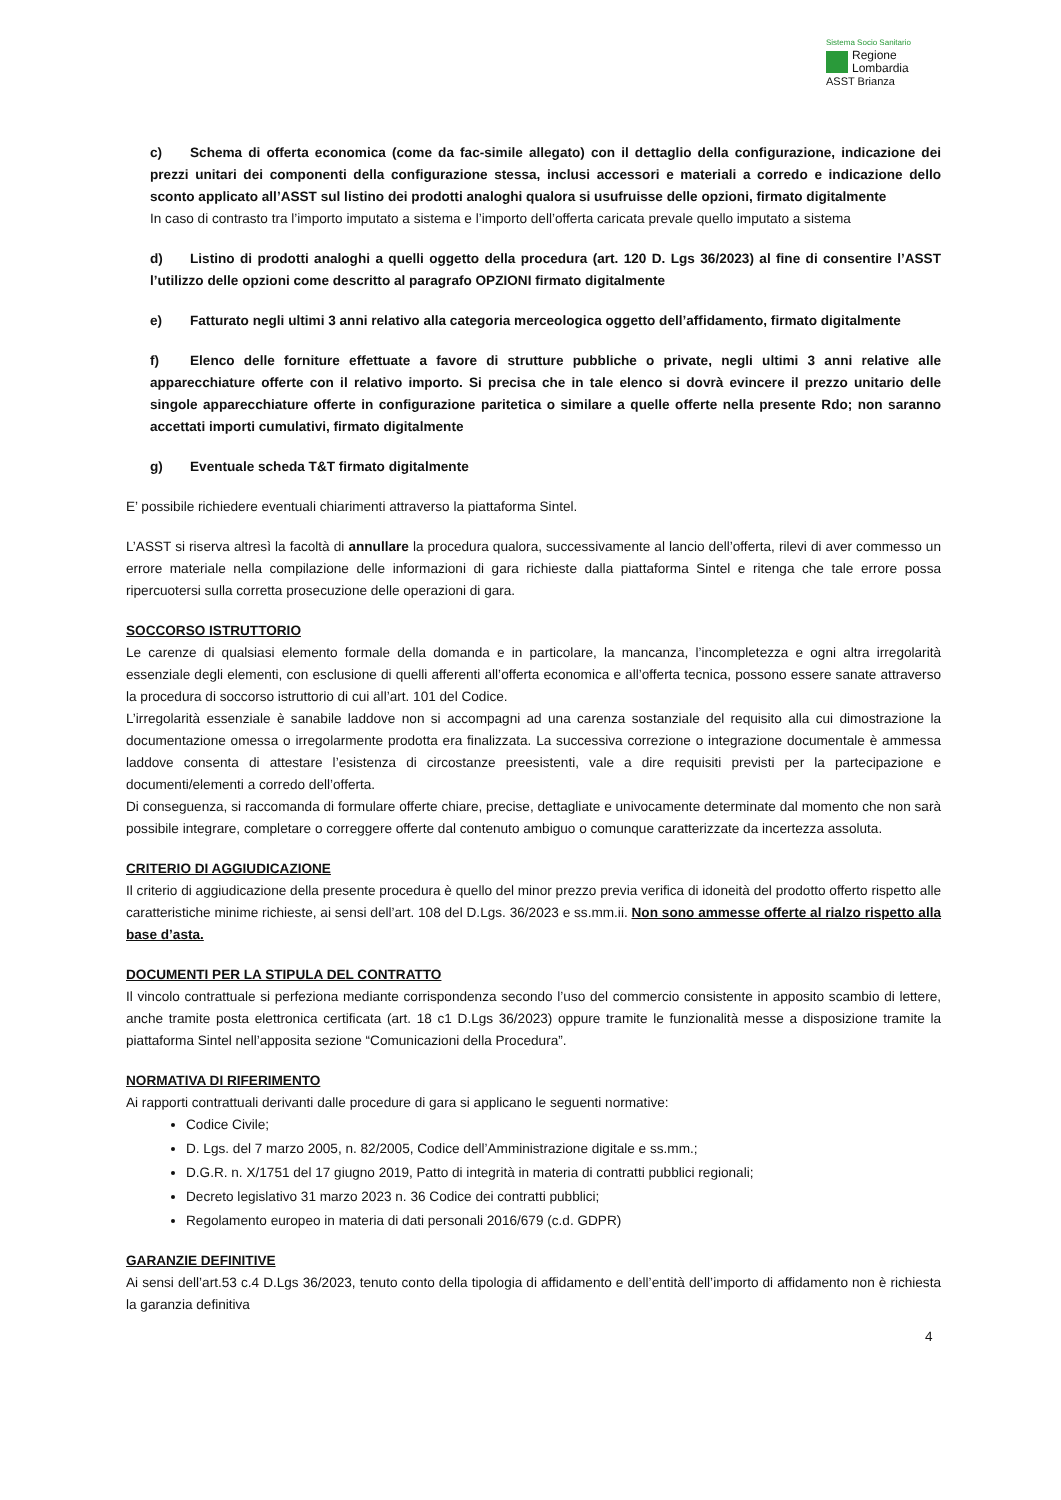Sistema Socio Sanitario
Regione
Lombardia
ASST Brianza
c) Schema di offerta economica (come da fac-simile allegato) con il dettaglio della configurazione, indicazione dei prezzi unitari dei componenti della configurazione stessa, inclusi accessori e materiali a corredo e indicazione dello sconto applicato all’ASST sul listino dei prodotti analoghi qualora si usufruisse delle opzioni, firmato digitalmente
In caso di contrasto tra l’importo imputato a sistema e l’importo dell’offerta caricata prevale quello imputato a sistema
d) Listino di prodotti analoghi a quelli oggetto della procedura (art. 120 D. Lgs 36/2023) al fine di consentire l’ASST l’utilizzo delle opzioni come descritto al paragrafo OPZIONI firmato digitalmente
e) Fatturato negli ultimi 3 anni relativo alla categoria merceologica oggetto dell’affidamento, firmato digitalmente
f) Elenco delle forniture effettuate a favore di strutture pubbliche o private, negli ultimi 3 anni relative alle apparecchiature offerte con il relativo importo. Si precisa che in tale elenco si dovrà evincere il prezzo unitario delle singole apparecchiature offerte in configurazione paritetica o similare a quelle offerte nella presente Rdo; non saranno accettati importi cumulativi, firmato digitalmente
g) Eventuale scheda T&T firmato digitalmente
E’ possibile richiedere eventuali chiarimenti attraverso la piattaforma Sintel.
L’ASST si riserva altresì la facoltà di annullare la procedura qualora, successivamente al lancio dell’offerta, rilevi di aver commesso un errore materiale nella compilazione delle informazioni di gara richieste dalla piattaforma Sintel e ritenga che tale errore possa ripercuotersi sulla corretta prosecuzione delle operazioni di gara.
SOCCORSO ISTRUTTORIO
Le carenze di qualsiasi elemento formale della domanda e in particolare, la mancanza, l’incompletezza e ogni altra irregolarità essenziale degli elementi, con esclusione di quelli afferenti all’offerta economica e all’offerta tecnica, possono essere sanate attraverso la procedura di soccorso istruttorio di cui all’art. 101 del Codice.
L’irregolarità essenziale è sanabile laddove non si accompagni ad una carenza sostanziale del requisito alla cui dimostrazione la documentazione omessa o irregolarmente prodotta era finalizzata. La successiva correzione o integrazione documentale è ammessa laddove consenta di attestare l’esistenza di circostanze preesistenti, vale a dire requisiti previsti per la partecipazione e documenti/elementi a corredo dell’offerta.
Di conseguenza, si raccomanda di formulare offerte chiare, precise, dettagliate e univocamente determinate dal momento che non sarà possibile integrare, completare o correggere offerte dal contenuto ambiguo o comunque caratterizzate da incertezza assoluta.
CRITERIO DI AGGIUDICAZIONE
Il criterio di aggiudicazione della presente procedura è quello del minor prezzo previa verifica di idoneità del prodotto offerto rispetto alle caratteristiche minime richieste, ai sensi dell’art. 108 del D.Lgs. 36/2023 e ss.mm.ii. Non sono ammesse offerte al rialzo rispetto alla base d’asta.
DOCUMENTI PER LA STIPULA DEL CONTRATTO
Il vincolo contrattuale si perfeziona mediante corrispondenza secondo l’uso del commercio consistente in apposito scambio di lettere, anche tramite posta elettronica certificata (art. 18 c1 D.Lgs 36/2023) oppure tramite le funzionalità messe a disposizione tramite la piattaforma Sintel nell’apposita sezione “Comunicazioni della Procedura”.
NORMATIVA DI RIFERIMENTO
Ai rapporti contrattuali derivanti dalle procedure di gara si applicano le seguenti normative:
Codice Civile;
D. Lgs. del 7 marzo 2005, n. 82/2005, Codice dell’Amministrazione digitale e ss.mm.;
D.G.R. n. X/1751 del 17 giugno 2019, Patto di integrità in materia di contratti pubblici regionali;
Decreto legislativo 31 marzo 2023 n. 36 Codice dei contratti pubblici;
Regolamento europeo in materia di dati personali 2016/679 (c.d. GDPR)
GARANZIE DEFINITIVE
Ai sensi dell’art.53 c.4 D.Lgs 36/2023, tenuto conto della tipologia di affidamento e dell’entità dell’importo di affidamento non è richiesta la garanzia definitiva
4